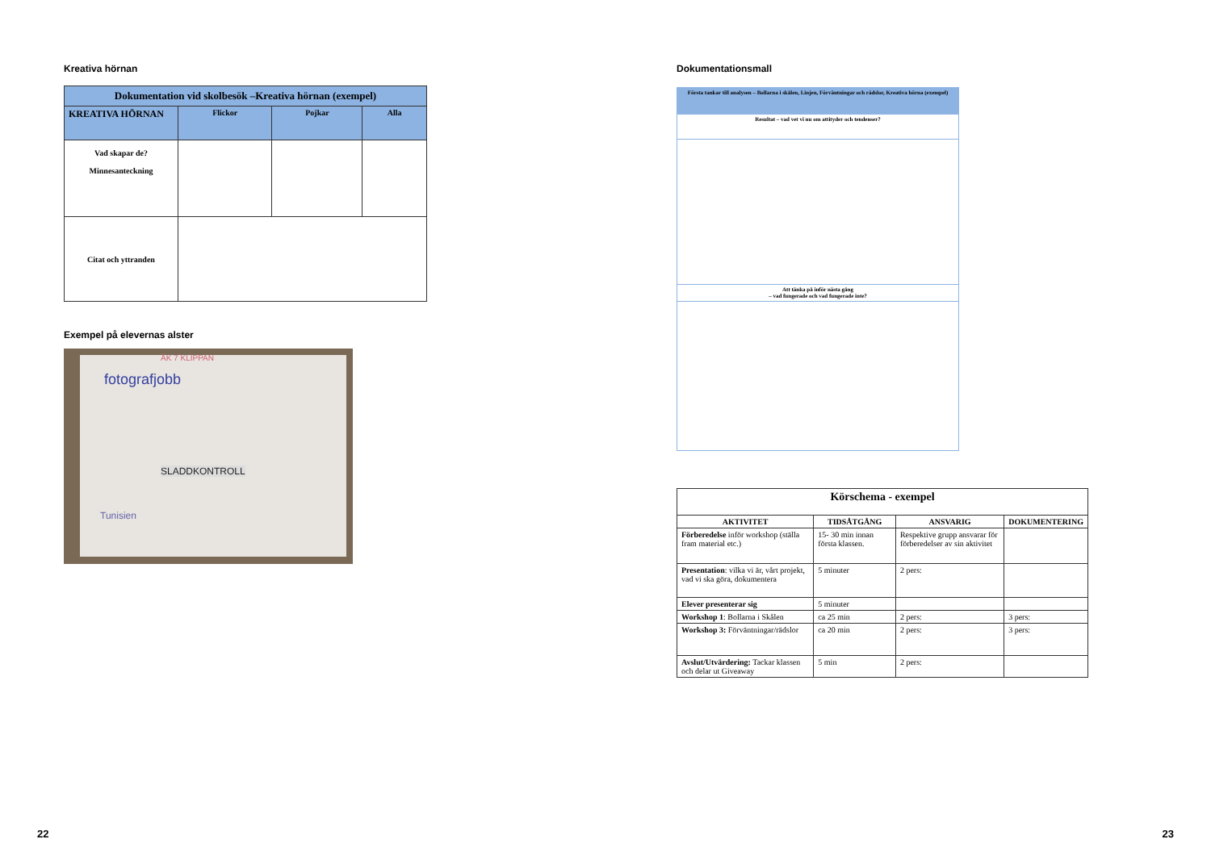Kreativa hörnan
| Dokumentation vid skolbesök –Kreativa hörnan (exempel) | | | |
| --- | --- | --- | --- |
| KREATIVA HÖRNAN | Flickor | Pojkar | Alla |
| Vad skapar de? Minnesanteckning | | | |
| Citat och yttranden | | | |
Exempel på elevernas alster
fotografjobb
ÅK 7 KLIPPAN
SLADDKONTROLL
Tunisien
22
Dokumentationsmall
| Första tankar till analysen – Bollarna i skålen, Linjen, Förväntningar och rädslor, Kreativa hörna (exempel) |
| Resultat – vad vet vi nu om attityder och tendenser? |
| Att tänka på inför nästa gång – vad fungerade och vad fungerade inte? |
| Körschema - exempel | | | |
| --- | --- | --- | --- |
| AKTIVITET | TIDSÅTGÅNG | ANSVARIG | DOKUMENTERING |
| Förberedelse inför workshop (ställa fram material etc.) | 15- 30 min innan första klassen. | Respektive grupp ansvarar för förberedelser av sin aktivitet | |
| Presentation : vilka vi är, vårt projekt, vad vi ska göra, dokumentera | 5 minuter | 2 pers: | |
| Elever presenterar sig | 5 minuter | | |
| Workshop 1 : Bollarna i Skålen | ca 25 min | 2 pers: | 3 pers: |
| Workshop 3: Förväntningar/rädslor | ca 20 min | 2 pers: | 3 pers: |
| Avslut/Utvärdering: Tackar klassen och delar ut Giveaway | 5 min | 2 pers: | |
23